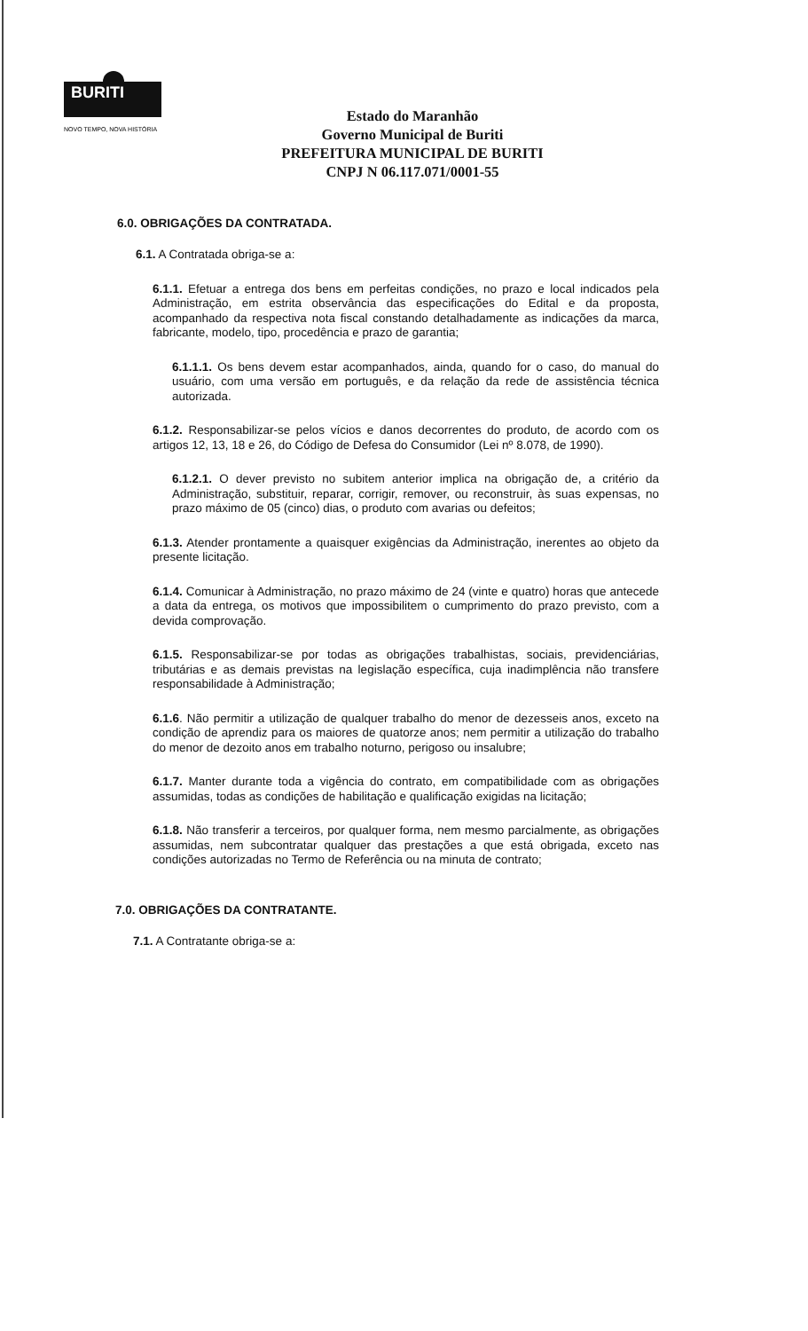BURITI
NOVO TEMPO, NOVA HISTÓRIA
Estado do Maranhão
Governo Municipal de Buriti
PREFEITURA MUNICIPAL DE BURITI
CNPJ N 06.117.071/0001-55
6.0. OBRIGAÇÕES DA CONTRATADA.
6.1. A Contratada obriga-se a:
6.1.1. Efetuar a entrega dos bens em perfeitas condições, no prazo e local indicados pela Administração, em estrita observância das especificações do Edital e da proposta, acompanhado da respectiva nota fiscal constando detalhadamente as indicações da marca, fabricante, modelo, tipo, procedência e prazo de garantia;
6.1.1.1. Os bens devem estar acompanhados, ainda, quando for o caso, do manual do usuário, com uma versão em português, e da relação da rede de assistência técnica autorizada.
6.1.2. Responsabilizar-se pelos vícios e danos decorrentes do produto, de acordo com os artigos 12, 13, 18 e 26, do Código de Defesa do Consumidor (Lei nº 8.078, de 1990).
6.1.2.1. O dever previsto no subitem anterior implica na obrigação de, a critério da Administração, substituir, reparar, corrigir, remover, ou reconstruir, às suas expensas, no prazo máximo de 05 (cinco) dias, o produto com avarias ou defeitos;
6.1.3. Atender prontamente a quaisquer exigências da Administração, inerentes ao objeto da presente licitação.
6.1.4. Comunicar à Administração, no prazo máximo de 24 (vinte e quatro) horas que antecede a data da entrega, os motivos que impossibilitem o cumprimento do prazo previsto, com a devida comprovação.
6.1.5. Responsabilizar-se por todas as obrigações trabalhistas, sociais, previdenciárias, tributárias e as demais previstas na legislação específica, cuja inadimplência não transfere responsabilidade à Administração;
6.1.6. Não permitir a utilização de qualquer trabalho do menor de dezesseis anos, exceto na condição de aprendiz para os maiores de quatorze anos; nem permitir a utilização do trabalho do menor de dezoito anos em trabalho noturno, perigoso ou insalubre;
6.1.7. Manter durante toda a vigência do contrato, em compatibilidade com as obrigações assumidas, todas as condições de habilitação e qualificação exigidas na licitação;
6.1.8. Não transferir a terceiros, por qualquer forma, nem mesmo parcialmente, as obrigações assumidas, nem subcontratar qualquer das prestações a que está obrigada, exceto nas condições autorizadas no Termo de Referência ou na minuta de contrato;
7.0. OBRIGAÇÕES DA CONTRATANTE.
7.1. A Contratante obriga-se a: